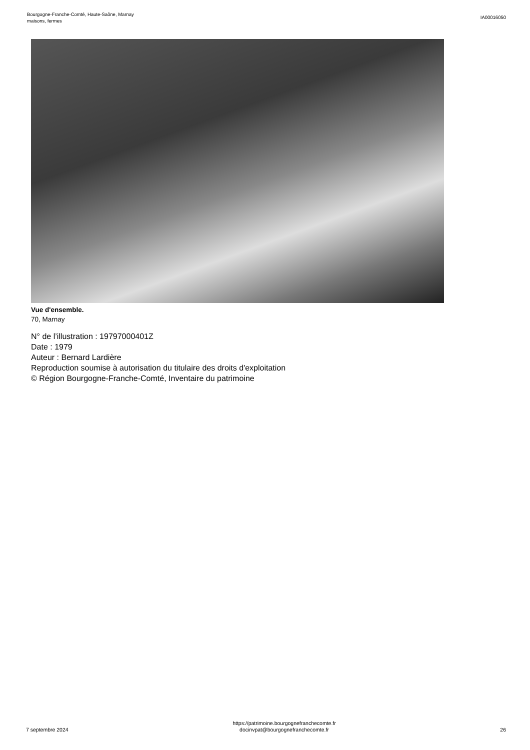Bourgogne-Franche-Comté, Haute-Saône, Marnay
maisons, fermes
IA00016050
Vue d'ensemble.
70, Marnay
N° de l’illustration : 19797000401Z
Date : 1979
Auteur : Bernard Lardière
Reproduction soumise à autorisation du titulaire des droits d'exploitation
© Région Bourgogne-Franche-Comté, Inventaire du patrimoine
7 septembre 2024
https://patrimoine.bourgognefranchecomte.fr
docinvpat@bourgognefranchecomte.fr
26